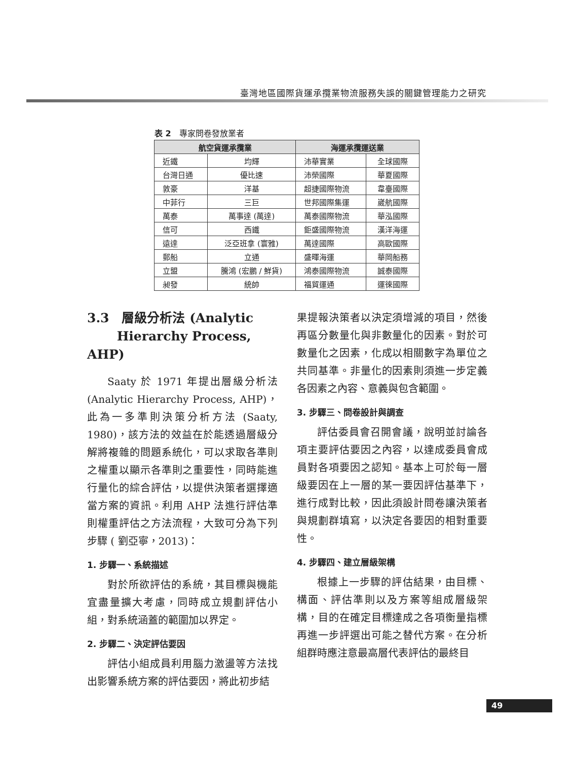臺灣地區國際貨運承攬業物流服務失誤的關鍵管理能力之研究
表 2　專家問卷發放業者
| 航空貨運承攬業 | | 海運承攬運送業 | |
| --- | --- | --- | --- |
| 近鐵 | 均輝 | 沛華實業 | 全球國際 |
| 台灣日通 | 優比速 | 沛榮國際 | 華夏國際 |
| 敦豪 | 洋基 | 超捷國際物流 | 韋臺國際 |
| 中菲行 | 三巨 | 世邦國際集運 | 崴航國際 |
| 萬泰 | 萬事達 (萬達) | 萬泰國際物流 | 華泓國際 |
| 信可 | 西鐵 | 鉅盛國際物流 | 漢洋海運 |
| 遠達 | 泛亞班拿 (寰雅) | 萬達國際 | 高歐國際 |
| 郵船 | 立通 | 盛暉海運 | 華岡船務 |
| 立盟 | 騰鴻 (宏鵬 / 鮮貨) | 鴻泰國際物流 | 誠泰國際 |
| 昶發 | 統帥 | 福貿運通 | 運徠國際 |
3.3　層級分析法 (Analytic
　　 Hierarchy Process, AHP)
Saaty 於 1971 年提出層級分析法 (Analytic Hierarchy Process, AHP)，此為一多準則決策分析方法 (Saaty, 1980)，該方法的效益在於能透過層級分解將複雜的問題系統化，可以求取各準則之權重以顯示各準則之重要性，同時能進行量化的綜合評估，以提供決策者選擇適當方案的資訊。利用 AHP 法進行評估準則權重評估之方法流程，大致可分為下列步驟 ( 劉亞寧，2013)：
1. 步驟一、系統描述
對於所欲評估的系統，其目標與機能宜盡量擴大考慮，同時成立規劃評估小組，對系統涵蓋的範圍加以界定。
2. 步驟二、決定評估要因
評估小組成員利用腦力激盪等方法找出影響系統方案的評估要因，將此初步結
果提報決策者以決定須增減的項目，然後再區分數量化與非數量化的因素。對於可數量化之因素，化成以相關數字為單位之共同基準。非量化的因素則須進一步定義各因素之內容、意義與包含範圍。
3. 步驟三、問卷設計與調查
評估委員會召開會議，說明並討論各項主要評估要因之內容，以達成委員會成員對各項要因之認知。基本上可於每一層級要因在上一層的某一要因評估基準下，進行成對比較，因此須設計問卷讓決策者與規劃群填寫，以決定各要因的相對重要性。
4. 步驟四、建立層級架構
根據上一步驟的評估結果，由目標、構面、評估準則以及方案等組成層級架構，目的在確定目標達成之各項衡量指標再進一步評選出可能之替代方案。在分析組群時應注意最高層代表評估的最終目
49